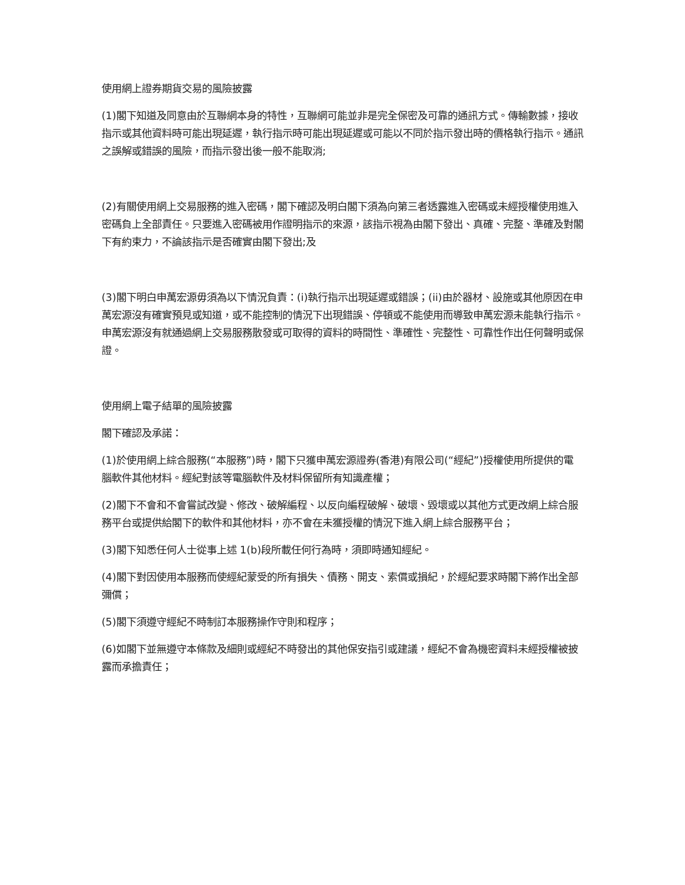使用網上證券期貨交易的風險披露
(1)閣下知道及同意由於互聯網本身的特性，互聯網可能並非是完全保密及可靠的通訊方式。傳輸數據，接收指示或其他資料時可能出現延遲，執行指示時可能出現延遲或可能以不同於指示發出時的價格執行指示。通訊之誤解或錯誤的風險，而指示發出後一般不能取消;
(2)有關使用網上交易服務的進入密碼，閣下確認及明白閣下須為向第三者透露進入密碼或未經授權使用進入密碼負上全部責任。只要進入密碼被用作證明指示的來源，該指示視為由閣下發出、真確、完整、準確及對閣下有約束力，不論該指示是否確實由閣下發出;及
(3)閣下明白申萬宏源毋須為以下情況負責：(i)執行指示出現延遲或錯誤；(ii)由於器材、設施或其他原因在申萬宏源沒有確實預見或知道，或不能控制的情況下出現錯誤、停頓或不能使用而導致申萬宏源未能執行指示。申萬宏源沒有就通過網上交易服務散發或可取得的資料的時間性、準確性、完整性、可靠性作出任何聲明或保證。
使用網上電子結單的風險披露
閣下確認及承諾：
(1)於使用網上綜合服務(“本服務”)時，閣下只獲申萬宏源證券(香港)有限公司(“經紀”)授權使用所提供的電腦軟件其他材料。經紀對該等電腦軟件及材料保留所有知識產權；
(2)閣下不會和不會嘗試改變、修改、破解編程、以反向編程破解、破壞、毀壞或以其他方式更改網上綜合服務平台或提供給閣下的軟件和其他材料，亦不會在未獲授權的情況下進入網上綜合服務平台；
(3)閣下知悉任何人士從事上述 1(b)段所載任何行為時，須即時通知經紀。
(4)閣下對因使用本服務而使經紀蒙受的所有損失、債務、開支、索償或損紀，於經紀要求時閣下將作出全部彌償；
(5)閣下須遵守經紀不時制訂本服務操作守則和程序；
(6)如閣下並無遵守本條款及細則或經紀不時發出的其他保安指引或建議，經紀不會為機密資料未經授權被披露而承擔責任；